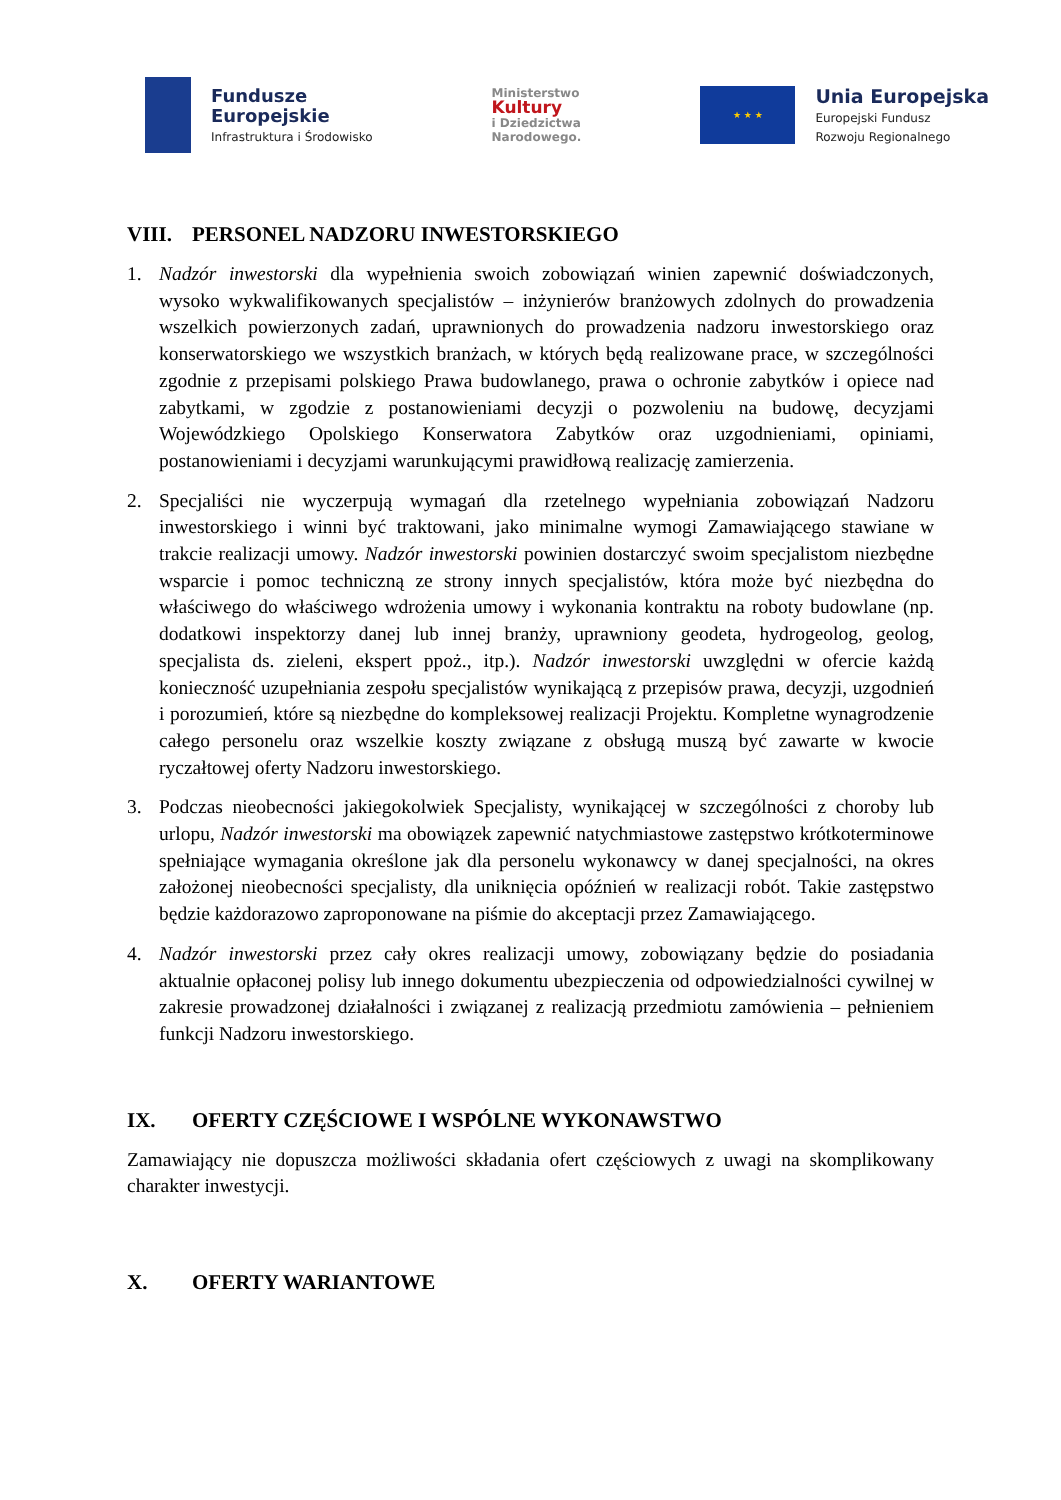Fundusze
Europejskie
Infrastruktura i Środowisko
Ministerstwo
Kultury
i Dziedzictwa
Narodowego.
★ ★ ★
Unia Europejska
Europejski Fundusz
Rozwoju Regionalnego
VIII. PERSONEL NADZORU INWESTORSKIEGO
1. Nadzór inwestorski dla wypełnienia swoich zobowiązań winien zapewnić doświadczonych, wysoko wykwalifikowanych specjalistów – inżynierów branżowych zdolnych do prowadzenia wszelkich powierzonych zadań, uprawnionych do prowadzenia nadzoru inwestorskiego oraz konserwatorskiego we wszystkich branżach, w których będą realizowane prace, w szczególności zgodnie z przepisami polskiego Prawa budowlanego, prawa o ochronie zabytków i opiece nad zabytkami, w zgodzie z postanowieniami decyzji o pozwoleniu na budowę, decyzjami Wojewódzkiego Opolskiego Konserwatora Zabytków oraz uzgodnieniami, opiniami, postanowieniami i decyzjami warunkującymi prawidłową realizację zamierzenia.
2. Specjaliści nie wyczerpują wymagań dla rzetelnego wypełniania zobowiązań Nadzoru inwestorskiego i winni być traktowani, jako minimalne wymogi Zamawiającego stawiane w trakcie realizacji umowy. Nadzór inwestorski powinien dostarczyć swoim specjalistom niezbędne wsparcie i pomoc techniczną ze strony innych specjalistów, która może być niezbędna do właściwego do właściwego wdrożenia umowy i wykonania kontraktu na roboty budowlane (np. dodatkowi inspektorzy danej lub innej branży, uprawniony geodeta, hydrogeolog, geolog, specjalista ds. zieleni, ekspert ppoż., itp.). Nadzór inwestorski uwzględni w ofercie każdą konieczność uzupełniania zespołu specjalistów wynikającą z przepisów prawa, decyzji, uzgodnień i porozumień, które są niezbędne do kompleksowej realizacji Projektu. Kompletne wynagrodzenie całego personelu oraz wszelkie koszty związane z obsługą muszą być zawarte w kwocie ryczałtowej oferty Nadzoru inwestorskiego.
3. Podczas nieobecności jakiegokolwiek Specjalisty, wynikającej w szczególności z choroby lub urlopu, Nadzór inwestorski ma obowiązek zapewnić natychmiastowe zastępstwo krótkoterminowe spełniające wymagania określone jak dla personelu wykonawcy w danej specjalności, na okres założonej nieobecności specjalisty, dla uniknięcia opóźnień w realizacji robót. Takie zastępstwo będzie każdorazowo zaproponowane na piśmie do akceptacji przez Zamawiającego.
4. Nadzór inwestorski przez cały okres realizacji umowy, zobowiązany będzie do posiadania aktualnie opłaconej polisy lub innego dokumentu ubezpieczenia od odpowiedzialności cywilnej w zakresie prowadzonej działalności i związanej z realizacją przedmiotu zamówienia – pełnieniem funkcji Nadzoru inwestorskiego.
IX. OFERTY CZĘŚCIOWE I WSPÓLNE WYKONAWSTWO
Zamawiający nie dopuszcza możliwości składania ofert częściowych z uwagi na skomplikowany charakter inwestycji.
X. OFERTY WARIANTOWE